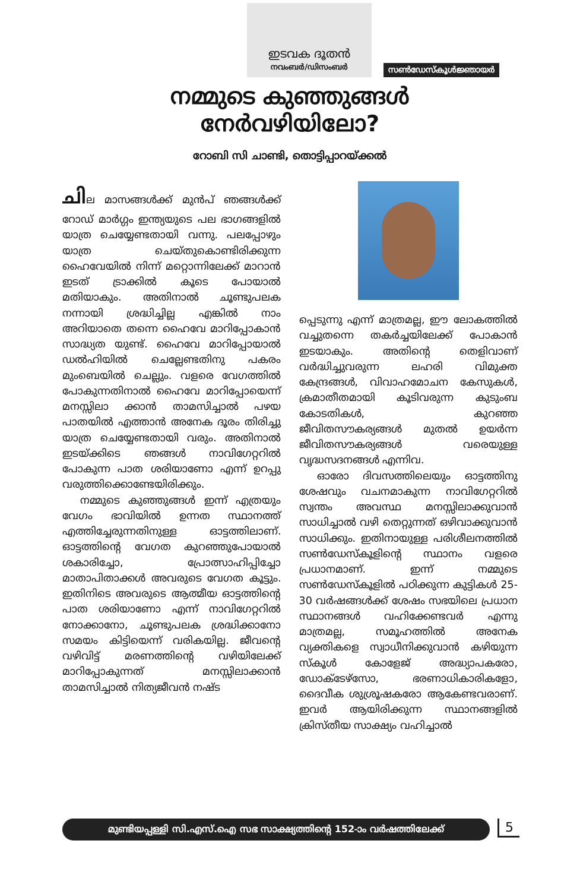ഇടവക ദൂതൻ
നവംബർ/ഡിസംബർ
സൺഡേസ്കൂൾജ്ഞായർ
നമ്മുടെ കുഞ്ഞുങ്ങൾ
നേർവഴിയിലോ?
റോബി സി ചാണ്ടി, തൊട്ടിപ്പാറയ്ക്കൽ
ചില മാസങ്ങൾക്ക് മുൻപ് ഞങ്ങൾക്ക് റോഡ് മാർഗ്ഗം ഇന്ത്യയുടെ പല ഭാഗങ്ങളിൽ യാത്ര ചെയ്യേണ്ടതായി വന്നു. പലപ്പോഴും യാത്ര ചെയ്തുകൊണ്ടിരിക്കുന്ന ഹൈവേയിൽ നിന്ന് മറ്റൊന്നിലേക്ക് മാറാൻ ഇടത് ട്രാക്കിൽ കൂടെ പോയാൽ മതിയാകും. അതിനാൽ ചൂണ്ടുപലക നന്നായി ശ്രദ്ധിച്ചില്ല എങ്കിൽ നാം അറിയാതെ തന്നെ ഹൈവേ മാറിപ്പോകാൻ സാദ്ധ്യത യുണ്ട്. ഹൈവേ മാറിപ്പോയാൽ ഡൽഹിയിൽ ചെല്ലേണ്ടതിനു പകരം മുംബെയിൽ ചെല്ലും. വളരെ വേഗത്തിൽ പോകുന്നതിനാൽ ഹൈവേ മാറിപ്പോയെന്ന് മനസ്സിലാ ക്കാൻ താമസിച്ചാൽ പഴയ പാതയിൽ എത്താൻ അനേക ദൂരം തിരിച്ചു യാത്ര ചെയ്യേണ്ടതായി വരും. അതിനാൽ ഇടയ്ക്കിടെ ഞങ്ങൾ നാവിഗേറ്ററിൽ പോകുന്ന പാത ശരിയാണോ എന്ന് ഉറപ്പു വരുത്തിക്കൊണ്ടേയിരിക്കും.
നമ്മുടെ കുഞ്ഞുങ്ങൾ ഇന്ന് എത്രയും വേഗം ഭാവിയിൽ ഉന്നത സ്ഥാനത്ത് എത്തിച്ചേരുന്നതിനുള്ള ഓട്ടത്തിലാണ്. ഓട്ടത്തിന്റെ വേഗത കുറഞ്ഞുപോയാൽ ശകാരിച്ചോ, പ്രോത്സാഹിപ്പിച്ചോ മാതാപിതാക്കൾ അവരുടെ വേഗത കൂട്ടും. ഇതിനിടെ അവരുടെ ആത്മീയ ഓട്ടത്തിന്റെ പാത ശരിയാണോ എന്ന് നാവിഗേറ്ററിൽ നോക്കാനോ, ചൂണ്ടുപലക ശ്രദ്ധിക്കാനോ സമയം കിട്ടിയെന്ന് വരികയില്ല. ജീവന്റെ വഴിവിട്ട് മരണത്തിന്റെ വഴിയിലേക്ക് മാറിപ്പോകുന്നത് മനസ്സിലാക്കാൻ താമസിച്ചാൽ നിത്യജീവൻ നഷ്ട
പ്പെടുന്നു എന്ന് മാത്രമല്ല, ഈ ലോകത്തിൽ വച്ചുതന്നെ തകർച്ചയിലേക്ക് പോകാൻ ഇടയാകും. അതിന്റെ തെളിവാണ് വർദ്ധിച്ചുവരുന്ന ലഹരി വിമുക്ത കേന്ദ്രങ്ങൾ, വിവാഹമോചന കേസുകൾ, ക്രമാതീതമായി കൂടിവരുന്ന കുടുംബ കോടതികൾ, കുറഞ്ഞ ജീവിതസൗകര്യങ്ങൾ മുതൽ ഉയർന്ന ജീവിതസൗകര്യങ്ങൾ വരെയുള്ള വൃദ്ധസദനങ്ങൾ എന്നിവ.
ഓരോ ദിവസത്തിലെയും ഓട്ടത്തിനു ശേഷവും വചനമാകുന്ന നാവിഗേറ്ററിൽ സ്വന്തം അവസ്ഥ മനസ്സിലാക്കുവാൻ സാധിച്ചാൽ വഴി തെറ്റുന്നത് ഒഴിവാക്കുവാൻ സാധിക്കും. ഇതിനായുള്ള പരിശീലനത്തിൽ സൺഡേസ്കൂളിന്റെ സ്ഥാനം വളരെ പ്രധാനമാണ്. ഇന്ന് നമ്മുടെ സൺഡേസ്കൂളിൽ പഠിക്കുന്ന കുട്ടികൾ 25-30 വർഷങ്ങൾക്ക് ശേഷം സഭയിലെ പ്രധാന സ്ഥാനങ്ങൾ വഹിക്കേണ്ടവർ എന്നു മാത്രമല്ല, സമൂഹത്തിൽ അനേക വ്യക്തികളെ സ്വാധീനിക്കുവാൻ കഴിയുന്ന സ്കൂൾ കോളേജ് അദ്ധ്യാപകരോ, ഡോക്ടേഴ്സോ, ഭരണാധികാരികളോ, ദൈവീക ശുശ്രൂഷകരോ ആകേണ്ടവരാണ്. ഇവർ ആയിരിക്കുന്ന സ്ഥാനങ്ങളിൽ ക്രിസ്തീയ സാക്ഷ്യം വഹിച്ചാൽ
മുണ്ടിയപ്പള്ളി സി.എസ്.ഐ സഭ സാക്ഷ്യത്തിന്റെ 152-ാം വർഷത്തിലേക്ക് 5